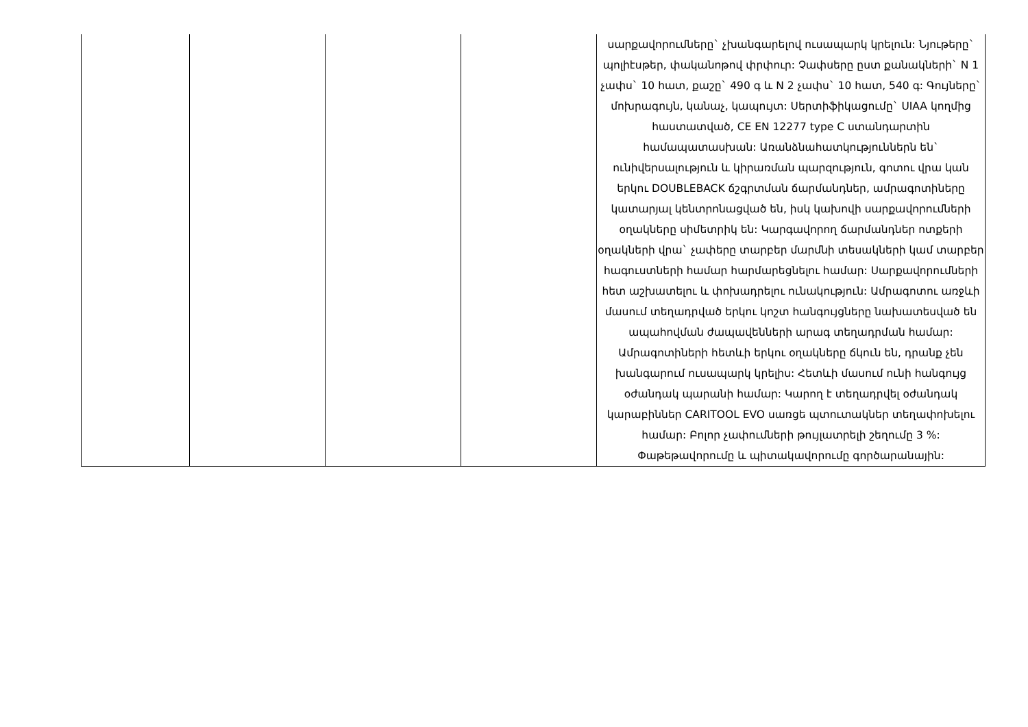| | | | | սարքավորումները` չխանգարելով ուսապարկ կրելուն: Նյութերը` պոլիէսթեր, փականոթով փրփուր: Չափսերը ըստ քանակների` N 1 չափս` 10 հատ, քաշը` 490 գ և N 2 չափս` 10 հատ, 540 գ: Գույները` մոխրագույն, կանաչ, կապույտ: Սերտիֆիկացումը` UIAA կողմից հաստատված, CE EN 12277 type C ստանդարտին համապատասխան: Առանձնահատկություններն են` ունիվերսալություն և կիրառման պարզություն, գոտու վրա կան երկու DOUBLEBACK ճշգրտման ճարմանդներ, ամրագոտիները կատարյալ կենտրոնացված են, իսկ կախովի սարքավորումների օղակները սիմետրիկ են: Կարգավորող ճարմանդներ ոտքերի օղակների վրա` չափերը տարբեր մարմնի տեսակների կամ տարբեր հագուստների համար հարմարեցնելու համար: Սարքավորումների հետ աշխատելու և փոխադրելու ունակություն: Ամրագոտու առջևի մասում տեղադրված երկու կոշտ հանգույցները նախատեսված են ապահովման ժապավենների արագ տեղադրման համար: Ամրագոտիների հետևի երկու օղակները ճկուն են, դրանք չեն խանգարում ուսապարկ կրելիս: Հետևի մասում ունի հանգույց օժանդակ պարանի համար: Կարող է տեղադրվել օժանդակ կարաբիններ CARITOOL EVO սառցե պտուտակներ տեղափոխելու համար: Բոլոր չափումների թույլատրելի շեղումը 3 %: Փաթեթավորումը և պիտակավորումը գործարանային: |